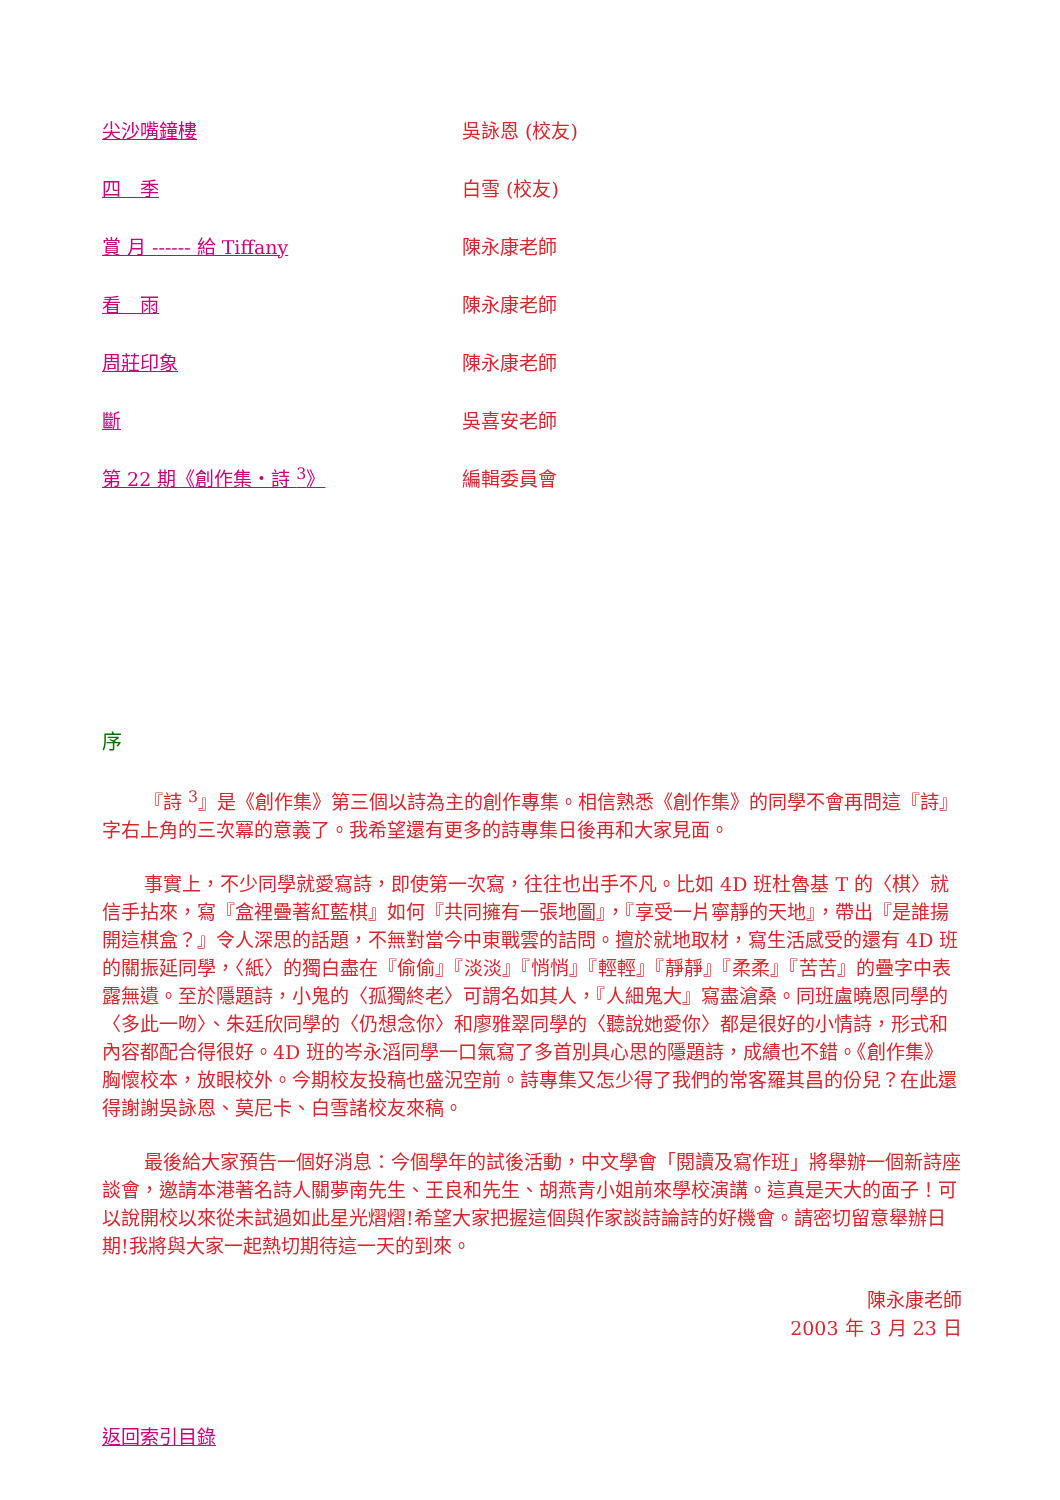| 尖沙嘴鐘樓 | 吳詠恩 (校友) |
| 四 季 | 白雪 (校友) |
| 賞 月 ------ 給 Tiffany | 陳永康老師 |
| 看 雨 | 陳永康老師 |
| 周莊印象 | 陳永康老師 |
| 斷 | 吳喜安老師 |
| 第 22 期《創作集・詩 <sup>3</sup>》 | 編輯委員會 |
序
『詩 <sup>3</sup>』是《創作集》第三個以詩為主的創作專集。相信熟悉《創作集》的同學不會再問這『詩』字右上角的三次冪的意義了。我希望還有更多的詩專集日後再和大家見面。
事實上，不少同學就愛寫詩，即使第一次寫，往往也出手不凡。比如 4D 班杜魯基 T 的〈棋〉就信手拈來，寫『盒裡疊著紅藍棋』如何『共同擁有一張地圖』，『享受一片寧靜的天地』，帶出『是誰揚開這棋盒？』令人深思的話題，不無對當今中東戰雲的詰問。擅於就地取材，寫生活感受的還有 4D 班的關振延同學，〈紙〉的獨白盡在『偷偷』『淡淡』『悄悄』『輕輕』『靜靜』『柔柔』『苦苦』的疊字中表露無遺。至於隱題詩，小鬼的〈孤獨終老〉可謂名如其人，『人細鬼大』寫盡滄桑。同班盧曉恩同學的〈多此一吻〉、朱廷欣同學的〈仍想念你〉和廖雅翠同學的〈聽說她愛你〉都是很好的小情詩，形式和內容都配合得很好。4D 班的岑永滔同學一口氣寫了多首別具心思的隱題詩，成績也不錯。《創作集》胸懷校本，放眼校外。今期校友投稿也盛況空前。詩專集又怎少得了我們的常客羅其昌的份兒？在此還得謝謝吳詠恩、莫尼卡、白雪諸校友來稿。
最後給大家預告一個好消息：今個學年的試後活動，中文學會「閱讀及寫作班」將舉辦一個新詩座談會，邀請本港著名詩人關夢南先生、王良和先生、胡燕青小姐前來學校演講。這真是天大的面子！可以說開校以來從未試過如此星光熠熠!希望大家把握這個與作家談詩論詩的好機會。請密切留意舉辦日期!我將與大家一起熱切期待這一天的到來。
陳永康老師　
2003 年 3 月 23 日
返回索引目錄